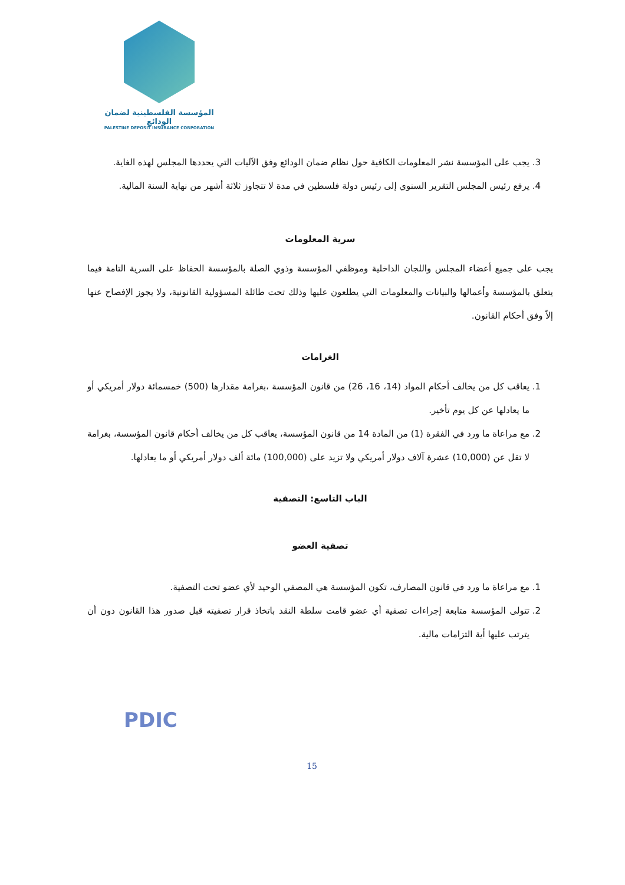المؤسسة الفلسطينية لضمان الودائع
PALESTINE DEPOSIT INSURANCE CORPORATION
3. يجب على المؤسسة نشر المعلومات الكافية حول نظام ضمان الودائع وفق الآليات التي يحددها المجلس لهذه الغاية.
4. يرفع رئيس المجلس التقرير السنوي إلى رئيس دولة فلسطين في مدة لا تتجاوز ثلاثة أشهر من نهاية السنة المالية.
سرية المعلومات
يجب على جميع أعضاء المجلس واللجان الداخلية وموظفي المؤسسة وذوي الصلة بالمؤسسة الحفاظ على السرية التامة فيما يتعلق بالمؤسسة وأعمالها والبيانات والمعلومات التي يطلعون عليها وذلك تحت طائلة المسؤولية القانونية، ولا يجوز الإفصاح عنها إلاّ وفق أحكام القانون.
الغرامات
1. يعاقب كل من يخالف أحكام المواد (14، 16، 26) من قانون المؤسسة ،بغرامة مقدارها (500) خمسمائة دولار أمريكي أو ما يعادلها عن كل يوم تأخير.
2. مع مراعاة ما ورد في الفقرة (1) من المادة 14 من قانون المؤسسة، يعاقب كل من يخالف أحكام قانون المؤسسة، بغرامة لا تقل عن (10,000) عشرة آلاف دولار أمريكي ولا تزيد على (100,000) مائة ألف دولار أمريكي أو ما يعادلها.
الباب التاسع: التصفية
تصفية العضو
1. مع مراعاة ما ورد في قانون المصارف، تكون المؤسسة هي المصفي الوحيد لأي عضو تحت التصفية.
2. تتولى المؤسسة متابعة إجراءات تصفية أي عضو قامت سلطة النقد باتخاذ قرار تصفيته قبل صدور هذا القانون دون أن يترتب عليها أية التزامات مالية.
PDIC
15